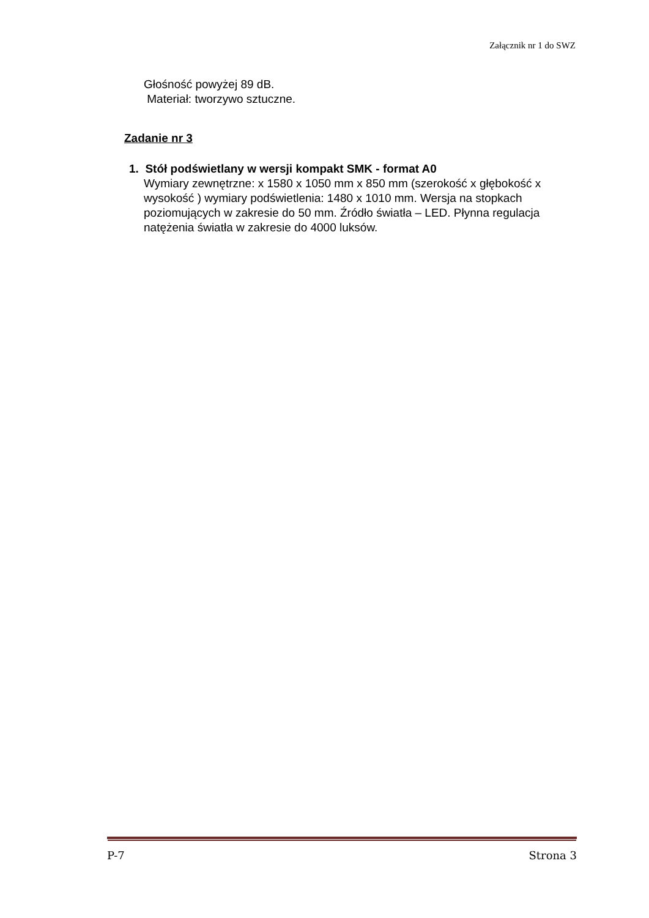Załącznik nr 1 do SWZ
Głośność powyżej 89 dB.
Materiał: tworzywo sztuczne.
Zadanie nr 3
1. Stół podświetlany w wersji kompakt SMK - format A0
Wymiary zewnętrzne: x 1580 x 1050 mm x 850 mm (szerokość x głębokość x wysokość ) wymiary podświetlenia: 1480 x 1010 mm. Wersja na stopkach poziomujących w zakresie do 50 mm. Źródło światła – LED. Płynna regulacja natężenia światła w zakresie do 4000 luksów.
P-7 Strona 3